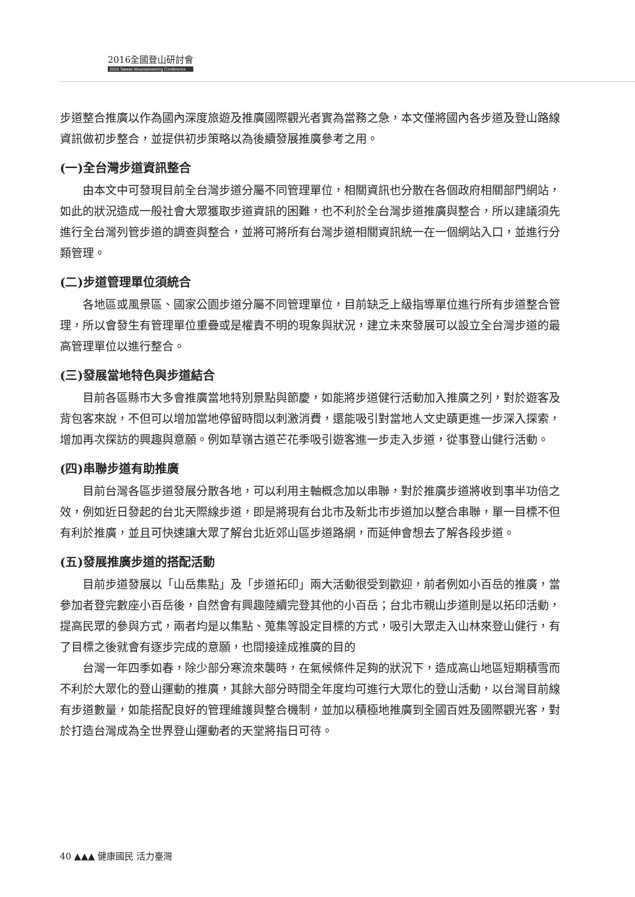2016全國登山研討會
2016 Taiwan Mountaineering Conference
步道整合推廣以作為國內深度旅遊及推廣國際觀光者實為當務之急，本文僅將國內各步道及登山路線資訊做初步整合，並提供初步策略以為後續發展推廣參考之用。
(一)全台灣步道資訊整合
由本文中可發現目前全台灣步道分屬不同管理單位，相關資訊也分散在各個政府相關部門網站，如此的狀況造成一般社會大眾獲取步道資訊的困難，也不利於全台灣步道推廣與整合，所以建議須先進行全台灣列管步道的調查與整合，並將可將所有台灣步道相關資訊統一在一個網站入口，並進行分類管理。
(二)步道管理單位須統合
各地區或風景區、國家公園步道分屬不同管理單位，目前缺乏上級指導單位進行所有步道整合管理，所以會發生有管理單位重疊或是權責不明的現象與狀況，建立未來發展可以設立全台灣步道的最高管理單位以進行整合。
(三)發展當地特色與步道結合
目前各區縣市大多會推廣當地特別景點與節慶，如能將步道健行活動加入推廣之列，對於遊客及背包客來說，不但可以增加當地停留時間以刺激消費，還能吸引對當地人文史蹟更進一步深入探索，增加再次探訪的興趣與意願。例如草嶺古道芒花季吸引遊客進一步走入步道，從事登山健行活動。
(四)串聯步道有助推廣
目前台灣各區步道發展分散各地，可以利用主軸概念加以串聯，對於推廣步道將收到事半功倍之效，例如近日發起的台北天際線步道，即是將現有台北市及新北市步道加以整合串聯，單一目標不但有利於推廣，並且可快速讓大眾了解台北近郊山區步道路網，而延伸會想去了解各段步道。
(五)發展推廣步道的搭配活動
目前步道發展以「山岳集點」及「步道拓印」兩大活動很受到歡迎，前者例如小百岳的推廣，當參加者登完數座小百岳後，自然會有興趣陸續完登其他的小百岳；台北市親山步道則是以拓印活動，提高民眾的參與方式，兩者均是以集點、蒐集等設定目標的方式，吸引大眾走入山林來登山健行，有了目標之後就會有逐步完成的意願，也間接達成推廣的目的
台灣一年四季如春，除少部分寒流來襲時，在氣候條件足夠的狀況下，造成高山地區短期積雪而不利於大眾化的登山運動的推廣，其餘大部分時間全年度均可進行大眾化的登山活動，以台灣目前線有步道數量，如能搭配良好的管理維護與整合機制，並加以積極地推廣到全國百姓及國際觀光客，對於打造台灣成為全世界登山運動者的天堂將指日可待。
40 ▲▲▲ 健康國民 活力臺灣